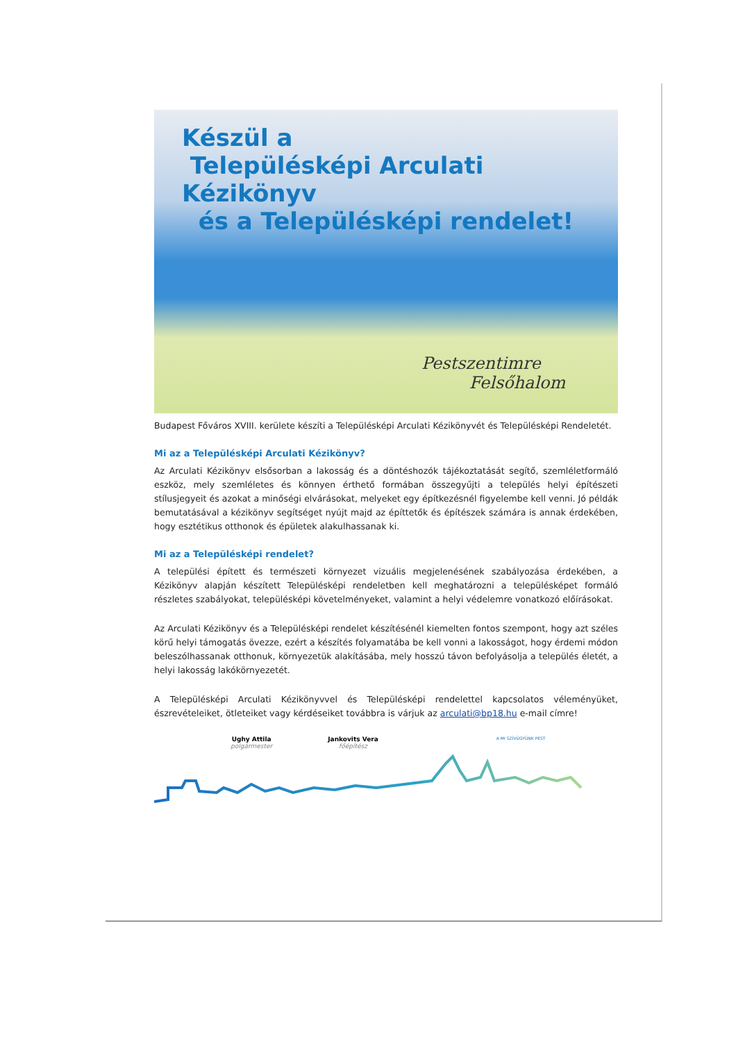Készül a
Településképi Arculati Kézikönyv
és a Településképi rendelet!
Pestszentimre
Felsőhalom
Budapest Főváros XVIII. kerülete készíti a Településképi Arculati Kézikönyvét és Településképi Rendeletét.
Mi az a Településképi Arculati Kézikönyv?
Az Arculati Kézikönyv elsősorban a lakosság és a döntéshozók tájékoztatását segítő, szemléletformáló eszköz, mely szemléletes és könnyen érthető formában összegyűjti a település helyi építészeti stílusjegyeit és azokat a minőségi elvárásokat, melyeket egy építkezésnél figyelembe kell venni. Jó példák bemutatásával a kézikönyv segítséget nyújt majd az építtetők és építészek számára is annak érdekében, hogy esztétikus otthonok és épületek alakulhassanak ki.
Mi az a Településképi rendelet?
A települési épített és természeti környezet vizuális megjelenésének szabályozása érdekében, a Kézikönyv alapján készített Településképi rendeletben kell meghatározni a településképet formáló részletes szabályokat, településképi követelményeket, valamint a helyi védelemre vonatkozó előírásokat.
Az Arculati Kézikönyv és a Településképi rendelet készítésénél kiemelten fontos szempont, hogy azt széles körű helyi támogatás övezze, ezért a készítés folyamatába be kell vonni a lakosságot, hogy érdemi módon beleszólhassanak otthonuk, környezetük alakításába, mely hosszú távon befolyásolja a település életét, a helyi lakosság lakókörnyezetét.
A Településképi Arculati Kézikönyvvel és Településképi rendelettel kapcsolatos véleményüket, észrevételeiket, ötleteiket vagy kérdéseiket továbbra is várjuk az arculati@bp18.hu e-mail címre!
Ughy Attila
polgármester
Jankovits Vera
főépítész
A MI SZÍVÜGYÜNK PEST